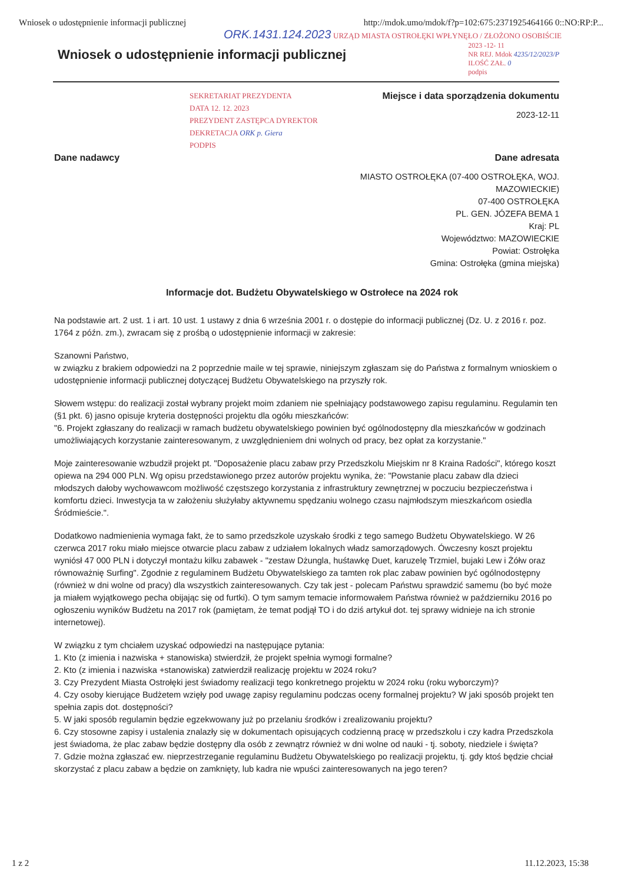Wniosek o udostępnienie informacji publicznej http://mdok.umo/mdok/f?p=102:675:2371925464166 0::NO:RP:P...
ORK.1431.124.2023 URZĄD MIASTA OSTROŁĘKI WPŁYNĘŁO / ZŁOŻONO OSOBIŚCIE
Wniosek o udostępnienie informacji publicznej
2023 -12- 11
NR REJ. Mdok 4235/12/2023/P
ILOŚĆ ZAŁ. 0
podpis
SEKRETARIAT PREZYDENTA
DATA 12. 12. 2023
PREZYDENT ZASTĘPCA DYREKTOR
DEKRETACJA ORK p. Giera
PODPIS
Miejsce i data sporządzenia dokumentu
2023-12-11
Dane nadawcy Dane adresata
MIASTO OSTROŁĘKA (07-400 OSTROŁĘKA, WOJ.
MAZOWIECKIE)
07-400 OSTROŁĘKA
PL. GEN. JÓZEFA BEMA 1
Kraj: PL
Województwo: MAZOWIECKIE
Powiat: Ostrołęka
Gmina: Ostrołęka (gmina miejska)
Informacje dot. Budżetu Obywatelskiego w Ostrołece na 2024 rok
Na podstawie art. 2 ust. 1 i art. 10 ust. 1 ustawy z dnia 6 września 2001 r. o dostępie do informacji publicznej (Dz. U. z 2016 r. poz. 1764 z późn. zm.), zwracam się z prośbą o udostępnienie informacji w zakresie:
Szanowni Państwo,
w związku z brakiem odpowiedzi na 2 poprzednie maile w tej sprawie, niniejszym zgłaszam się do Państwa z formalnym wnioskiem o udostępnienie informacji publicznej dotyczącej Budżetu Obywatelskiego na przyszły rok.
Słowem wstępu: do realizacji został wybrany projekt moim zdaniem nie spełniający podstawowego zapisu regulaminu. Regulamin ten (§1 pkt. 6) jasno opisuje kryteria dostępności projektu dla ogółu mieszkańców:
"6. Projekt zgłaszany do realizacji w ramach budżetu obywatelskiego powinien być ogólnodostępny dla mieszkańców w godzinach umożliwiających korzystanie zainteresowanym, z uwzględnieniem dni wolnych od pracy, bez opłat za korzystanie."
Moje zainteresowanie wzbudził projekt pt. "Doposażenie placu zabaw przy Przedszkolu Miejskim nr 8 Kraina Radości", którego koszt opiewa na 294 000 PLN. Wg opisu przedstawionego przez autorów projektu wynika, że: "Powstanie placu zabaw dla dzieci młodszych dałoby wychowawcom możliwość częstszego korzystania z infrastruktury zewnętrznej w poczuciu bezpieczeństwa i komfortu dzieci. Inwestycja ta w założeniu służyłaby aktywnemu spędzaniu wolnego czasu najmłodszym mieszkańcom osiedla Śródmieście.".
Dodatkowo nadmienienia wymaga fakt, że to samo przedszkole uzyskało środki z tego samego Budżetu Obywatelskiego. W 26 czerwca 2017 roku miało miejsce otwarcie placu zabaw z udziałem lokalnych władz samorządowych. Ówczesny koszt projektu wyniósł 47 000 PLN i dotyczył montażu kilku zabawek - "zestaw Dżungla, huśtawkę Duet, karuzelę Trzmiel, bujaki Lew i Żółw oraz równoważnię Surfing". Zgodnie z regulaminem Budżetu Obywatelskiego za tamten rok plac zabaw powinien być ogólnodostępny (również w dni wolne od pracy) dla wszystkich zainteresowanych. Czy tak jest - polecam Państwu sprawdzić samemu (bo być może ja miałem wyjątkowego pecha obijając się od furtki). O tym samym temacie informowałem Państwa również w październiku 2016 po ogłoszeniu wyników Budżetu na 2017 rok (pamiętam, że temat podjął TO i do dziś artykuł dot. tej sprawy widnieje na ich stronie internetowej).
W związku z tym chciałem uzyskać odpowiedzi na następujące pytania:
1. Kto (z imienia i nazwiska + stanowiska) stwierdził, że projekt spełnia wymogi formalne?
2. Kto (z imienia i nazwiska +stanowiska) zatwierdził realizację projektu w 2024 roku?
3. Czy Prezydent Miasta Ostrołęki jest świadomy realizacji tego konkretnego projektu w 2024 roku (roku wyborczym)?
4. Czy osoby kierujące Budżetem wzięły pod uwagę zapisy regulaminu podczas oceny formalnej projektu? W jaki sposób projekt ten spełnia zapis dot. dostępności?
5. W jaki sposób regulamin będzie egzekwowany już po przelaniu środków i zrealizowaniu projektu?
6. Czy stosowne zapisy i ustalenia znalazły się w dokumentach opisujących codzienną pracę w przedszkolu i czy kadra Przedszkola jest świadoma, że plac zabaw będzie dostępny dla osób z zewnątrz również w dni wolne od nauki - tj. soboty, niedziele i święta?
7. Gdzie można zgłaszać ew. nieprzestrzeganie regulaminu Budżetu Obywatelskiego po realizacji projektu, tj. gdy ktoś będzie chciał skorzystać z placu zabaw a będzie on zamknięty, lub kadra nie wpuści zainteresowanych na jego teren?
1 z 2 11.12.2023, 15:38